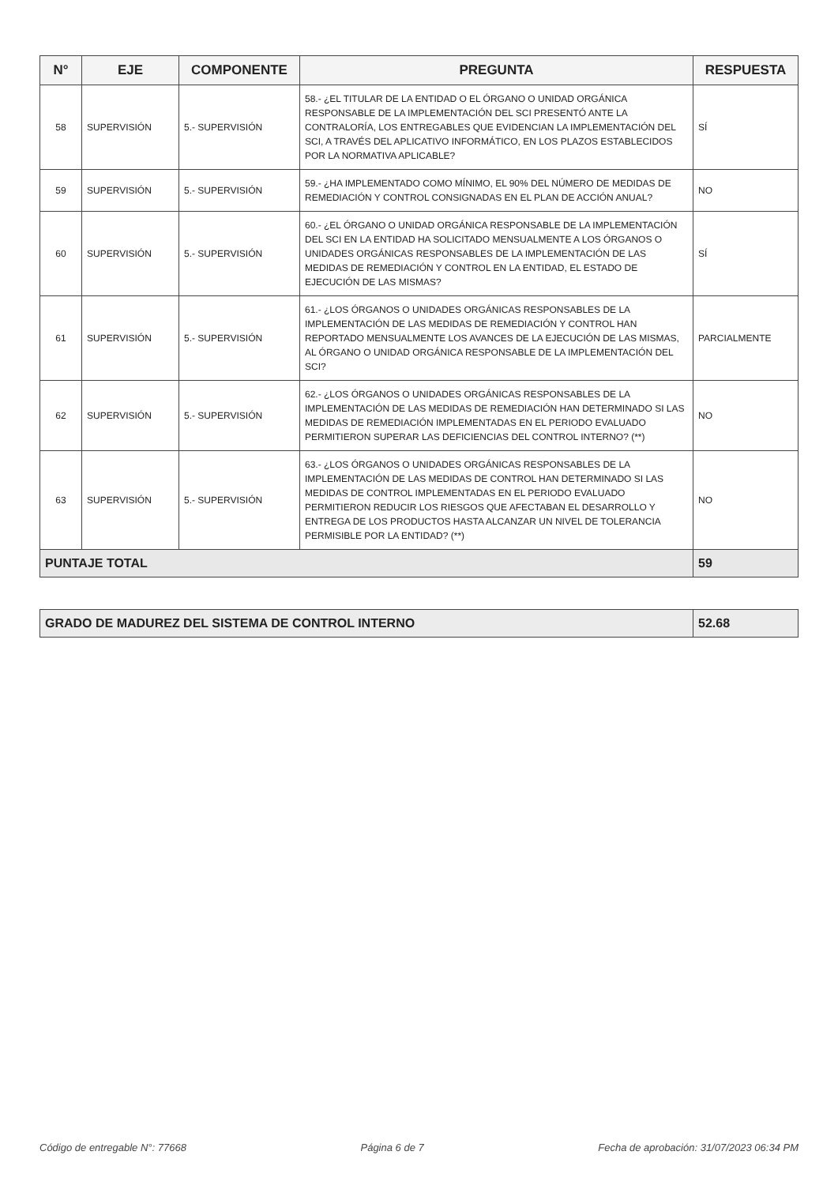| N° | EJE | COMPONENTE | PREGUNTA | RESPUESTA |
| --- | --- | --- | --- | --- |
| 58 | SUPERVISIÓN | 5.- SUPERVISIÓN | 58.- ¿EL TITULAR DE LA ENTIDAD O EL ÓRGANO O UNIDAD ORGÁNICA RESPONSABLE DE LA IMPLEMENTACIÓN DEL SCI PRESENTÓ ANTE LA CONTRALORÍA, LOS ENTREGABLES QUE EVIDENCIAN LA IMPLEMENTACIÓN DEL SCI, A TRAVÉS DEL APLICATIVO INFORMÁTICO, EN LOS PLAZOS ESTABLECIDOS POR LA NORMATIVA APLICABLE? | SÍ |
| 59 | SUPERVISIÓN | 5.- SUPERVISIÓN | 59.- ¿HA IMPLEMENTADO COMO MÍNIMO, EL 90% DEL NÚMERO DE MEDIDAS DE REMEDIACIÓN Y CONTROL CONSIGNADAS EN EL PLAN DE ACCIÓN ANUAL? | NO |
| 60 | SUPERVISIÓN | 5.- SUPERVISIÓN | 60.- ¿EL ÓRGANO O UNIDAD ORGÁNICA RESPONSABLE DE LA IMPLEMENTACIÓN DEL SCI EN LA ENTIDAD HA SOLICITADO MENSUALMENTE A LOS ÓRGANOS O UNIDADES ORGÁNICAS RESPONSABLES DE LA IMPLEMENTACIÓN DE LAS MEDIDAS DE REMEDIACIÓN Y CONTROL EN LA ENTIDAD, EL ESTADO DE EJECUCIÓN DE LAS MISMAS? | SÍ |
| 61 | SUPERVISIÓN | 5.- SUPERVISIÓN | 61.- ¿LOS ÓRGANOS O UNIDADES ORGÁNICAS RESPONSABLES DE LA IMPLEMENTACIÓN DE LAS MEDIDAS DE REMEDIACIÓN Y CONTROL HAN REPORTADO MENSUALMENTE LOS AVANCES DE LA EJECUCIÓN DE LAS MISMAS, AL ÓRGANO O UNIDAD ORGÁNICA RESPONSABLE DE LA IMPLEMENTACIÓN DEL SCI? | PARCIALMENTE |
| 62 | SUPERVISIÓN | 5.- SUPERVISIÓN | 62.- ¿LOS ÓRGANOS O UNIDADES ORGÁNICAS RESPONSABLES DE LA IMPLEMENTACIÓN DE LAS MEDIDAS DE REMEDIACIÓN HAN DETERMINADO SI LAS MEDIDAS DE REMEDIACIÓN IMPLEMENTADAS EN EL PERIODO EVALUADO PERMITIERON SUPERAR LAS DEFICIENCIAS DEL CONTROL INTERNO? (**) | NO |
| 63 | SUPERVISIÓN | 5.- SUPERVISIÓN | 63.- ¿LOS ÓRGANOS O UNIDADES ORGÁNICAS RESPONSABLES DE LA IMPLEMENTACIÓN DE LAS MEDIDAS DE CONTROL HAN DETERMINADO SI LAS MEDIDAS DE CONTROL IMPLEMENTADAS EN EL PERIODO EVALUADO PERMITIERON REDUCIR LOS RIESGOS QUE AFECTABAN EL DESARROLLO Y ENTREGA DE LOS PRODUCTOS HASTA ALCANZAR UN NIVEL DE TOLERANCIA PERMISIBLE POR LA ENTIDAD? (**) | NO |
| PUNTAJE TOTAL | | | | 59 |
| GRADO DE MADUREZ DEL SISTEMA DE CONTROL INTERNO | 52.68 |
Código de entregable N°: 77668 Página 6 de 7 Fecha de aprobación: 31/07/2023 06:34 PM